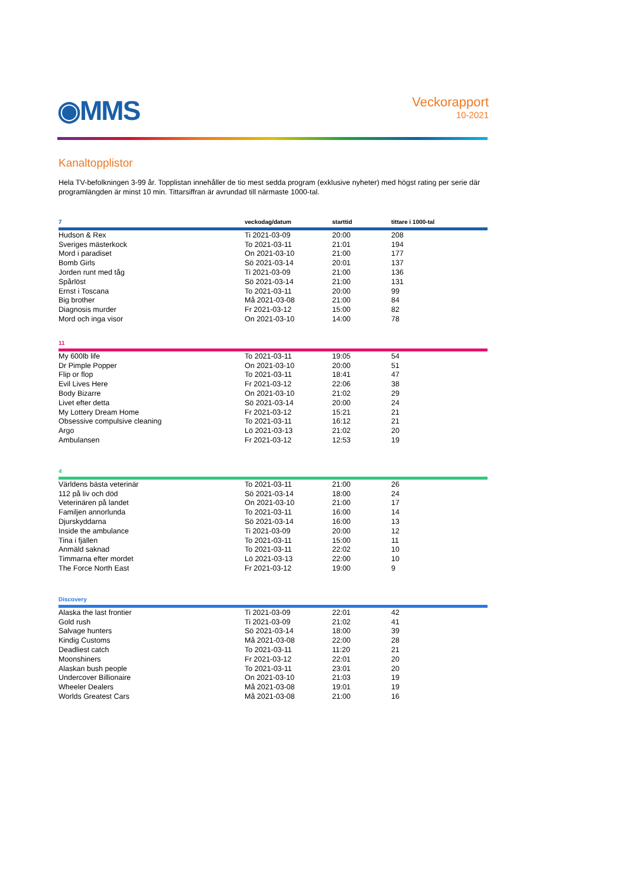◉MMS
Veckorapport
10-2021
Kanaltopplistor
Hela TV-befolkningen 3-99 år. Topplistan innehåller de tio mest sedda program (exklusive nyheter) med högst rating per serie där programlängden är minst 10 min. Tittarsiffran är avrundad till närmaste 1000-tal.
| 7 | veckodag/datum | starttid | tittare i 1000-tal |
| Hudson & Rex | Ti 2021-03-09 | 20:00 | 208 |
| Sveriges mästerkock | To 2021-03-11 | 21:01 | 194 |
| Mord i paradiset | On 2021-03-10 | 21:00 | 177 |
| Bomb Girls | Sö 2021-03-14 | 20:01 | 137 |
| Jorden runt med tåg | Ti 2021-03-09 | 21:00 | 136 |
| Spårlöst | Sö 2021-03-14 | 21:00 | 131 |
| Ernst i Toscana | To 2021-03-11 | 20:00 | 99 |
| Big brother | Må 2021-03-08 | 21:00 | 84 |
| Diagnosis murder | Fr 2021-03-12 | 15:00 | 82 |
| Mord och inga visor | On 2021-03-10 | 14:00 | 78 |
| 11 | | | |
| My 600lb life | To 2021-03-11 | 19:05 | 54 |
| Dr Pimple Popper | On 2021-03-10 | 20:00 | 51 |
| Flip or flop | To 2021-03-11 | 18:41 | 47 |
| Evil Lives Here | Fr 2021-03-12 | 22:06 | 38 |
| Body Bizarre | On 2021-03-10 | 21:02 | 29 |
| Livet efter detta | Sö 2021-03-14 | 20:00 | 24 |
| My Lottery Dream Home | Fr 2021-03-12 | 15:21 | 21 |
| Obsessive compulsive cleaning | To 2021-03-11 | 16:12 | 21 |
| Argo | Lö 2021-03-13 | 21:02 | 20 |
| Ambulansen | Fr 2021-03-12 | 12:53 | 19 |
| 4 | | | |
| Världens bästa veterinär | To 2021-03-11 | 21:00 | 26 |
| 112 på liv och död | Sö 2021-03-14 | 18:00 | 24 |
| Veterinären på landet | On 2021-03-10 | 21:00 | 17 |
| Familjen annorlunda | To 2021-03-11 | 16:00 | 14 |
| Djurskyddarna | Sö 2021-03-14 | 16:00 | 13 |
| Inside the ambulance | Ti 2021-03-09 | 20:00 | 12 |
| Tina i fjällen | To 2021-03-11 | 15:00 | 11 |
| Anmäld saknad | To 2021-03-11 | 22:02 | 10 |
| Timmarna efter mordet | Lö 2021-03-13 | 22:00 | 10 |
| The Force North East | Fr 2021-03-12 | 19:00 | 9 |
| Discovery | | | |
| Alaska the last frontier | Ti 2021-03-09 | 22:01 | 42 |
| Gold rush | Ti 2021-03-09 | 21:02 | 41 |
| Salvage hunters | Sö 2021-03-14 | 18:00 | 39 |
| Kindig Customs | Må 2021-03-08 | 22:00 | 28 |
| Deadliest catch | To 2021-03-11 | 11:20 | 21 |
| Moonshiners | Fr 2021-03-12 | 22:01 | 20 |
| Alaskan bush people | To 2021-03-11 | 23:01 | 20 |
| Undercover Billionaire | On 2021-03-10 | 21:03 | 19 |
| Wheeler Dealers | Må 2021-03-08 | 19:01 | 19 |
| Worlds Greatest Cars | Må 2021-03-08 | 21:00 | 16 |